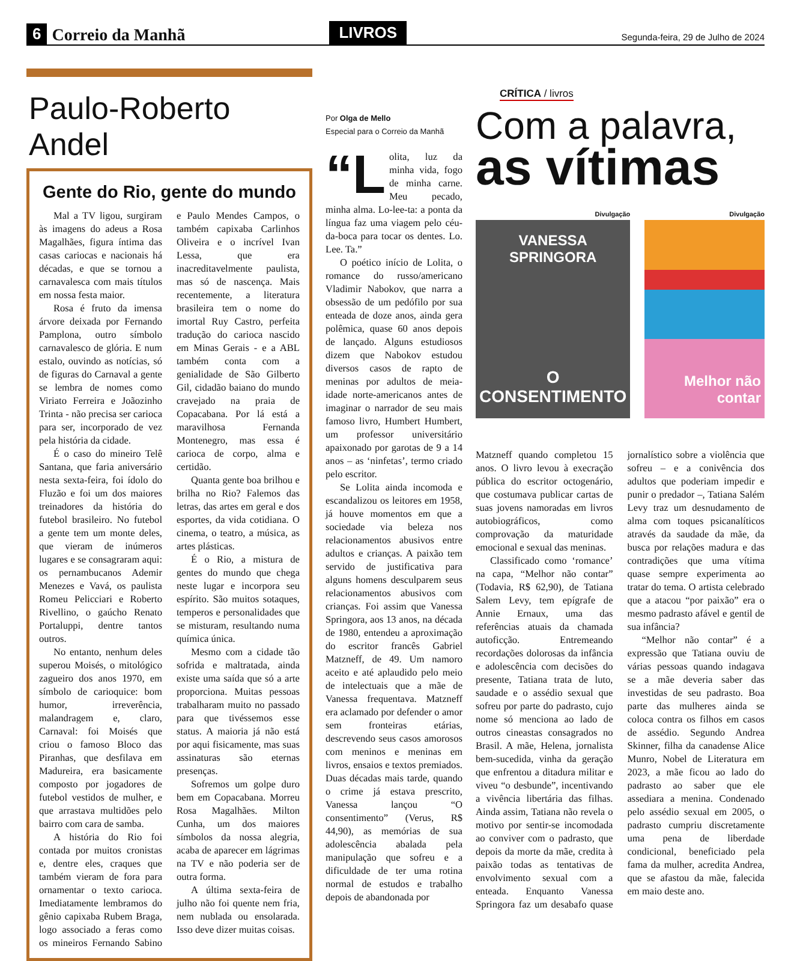6 Correio da Manhã LIVROS Segunda-feira, 29 de Julho de 2024
Paulo-Roberto Andel
Gente do Rio, gente do mundo
Mal a TV ligou, surgiram às imagens do adeus a Rosa Magalhães, figura íntima das casas cariocas e nacionais há décadas, e que se tornou a carnavalesca com mais títulos em nossa festa maior.
Rosa é fruto da imensa árvore deixada por Fernando Pamplona, outro símbolo carnavalesco de glória. E num estalo, ouvindo as notícias, só de figuras do Carnaval a gente se lembra de nomes como Viriato Ferreira e Joãozinho Trinta - não precisa ser carioca para ser, incorporado de vez pela história da cidade.
É o caso do mineiro Telê Santana, que faria aniversário nesta sexta-feira, foi ídolo do Fluzão e foi um dos maiores treinadores da história do futebol brasileiro. No futebol a gente tem um monte deles, que vieram de inúmeros lugares e se consagraram aqui: os pernambucanos Ademir Menezes e Vavá, os paulista Romeu Pelicciari e Roberto Rivellino, o gaúcho Renato Portaluppi, dentre tantos outros.
No entanto, nenhum deles superou Moisés, o mitológico zagueiro dos anos 1970, em símbolo de carioquice: bom humor, irreverência, malandragem e, claro, Carnaval: foi Moisés que criou o famoso Bloco das Piranhas, que desfilava em Madureira, era basicamente composto por jogadores de futebol vestidos de mulher, e que arrastava multidões pelo bairro com cara de samba.
A história do Rio foi contada por muitos cronistas e, dentre eles, craques que também vieram de fora para ornamentar o texto carioca. Imediatamente lembramos do gênio capixaba Rubem Braga, logo associado a feras como os mineiros Fernando Sabino e Paulo Mendes Campos, o também capixaba Carlinhos Oliveira e o incrível Ivan Lessa, que era inacreditavelmente paulista, mas só de nascença. Mais recentemente, a literatura brasileira tem o nome do imortal Ruy Castro, perfeita tradução do carioca nascido em Minas Gerais - e a ABL também conta com a genialidade de São Gilberto Gil, cidadão baiano do mundo cravejado na praia de Copacabana. Por lá está a maravilhosa Fernanda Montenegro, mas essa é carioca de corpo, alma e certidão.
Quanta gente boa brilhou e brilha no Rio? Falemos das letras, das artes em geral e dos esportes, da vida cotidiana. O cinema, o teatro, a música, as artes plásticas.
É o Rio, a mistura de gentes do mundo que chega neste lugar e incorpora seu espírito. São muitos sotaques, temperos e personalidades que se misturam, resultando numa química única.
Mesmo com a cidade tão sofrida e maltratada, ainda existe uma saída que só a arte proporciona. Muitas pessoas trabalharam muito no passado para que tivéssemos esse status. A maioria já não está por aqui fisicamente, mas suas assinaturas são eternas presenças.
Sofremos um golpe duro bem em Copacabana. Morreu Rosa Magalhães. Milton Cunha, um dos maiores símbolos da nossa alegria, acaba de aparecer em lágrimas na TV e não poderia ser de outra forma.
A última sexta-feira de julho não foi quente nem fria, nem nublada ou ensolarada. Isso deve dizer muitas coisas.
Por Olga de Mello
Especial para o Correio da Manhã
“L olita, luz da minha vida, fogo de minha carne. Meu pecado, minha alma. Lo-lee-ta: a ponta da língua faz uma viagem pelo céu-da-boca para tocar os dentes. Lo. Lee. Ta.”
O poético início de Lolita, o romance do russo/americano Vladimir Nabokov, que narra a obsessão de um pedófilo por sua enteada de doze anos, ainda gera polêmica, quase 60 anos depois de lançado. Alguns estudiosos dizem que Nabokov estudou diversos casos de rapto de meninas por adultos de meia-idade norte-americanos antes de imaginar o narrador de seu mais famoso livro, Humbert Humbert, um professor universitário apaixonado por garotas de 9 a 14 anos – as ‘ninfetas’, termo criado pelo escritor.
Se Lolita ainda incomoda e escandalizou os leitores em 1958, já houve momentos em que a sociedade via beleza nos relacionamentos abusivos entre adultos e crianças. A paixão tem servido de justificativa para alguns homens desculparem seus relacionamentos abusivos com crianças. Foi assim que Vanessa Springora, aos 13 anos, na década de 1980, entendeu a aproximação do escritor francês Gabriel Matzneff, de 49. Um namoro aceito e até aplaudido pelo meio de intelectuais que a mãe de Vanessa frequentava. Matzneff era aclamado por defender o amor sem fronteiras etárias, descrevendo seus casos amorosos com meninos e meninas em livros, ensaios e textos premiados. Duas décadas mais tarde, quando o crime já estava prescrito, Vanessa lançou “O consentimento” (Verus, R$ 44,90), as memórias de sua adolescência abalada pela manipulação que sofreu e a dificuldade de ter uma rotina normal de estudos e trabalho depois de abandonada por
CRÍTICA / livros
Com a palavra,
as vítimas
Divulgação
VANESSA SPRINGORA
O CONSENTIMENTO
Divulgação
Melhor não contar
Matzneff quando completou 15 anos. O livro levou à execração pública do escritor octogenário, que costumava publicar cartas de suas jovens namoradas em livros autobiográficos, como comprovação da maturidade emocional e sexual das meninas.
Classificado como ‘romance’ na capa, “Melhor não contar” (Todavia, R$ 62,90), de Tatiana Salem Levy, tem epígrafe de Annie Ernaux, uma das referências atuais da chamada autoficção. Entremeando recordações dolorosas da infância e adolescência com decisões do presente, Tatiana trata de luto, saudade e o assédio sexual que sofreu por parte do padrasto, cujo nome só menciona ao lado de outros cineastas consagrados no Brasil. A mãe, Helena, jornalista bem-sucedida, vinha da geração que enfrentou a ditadura militar e viveu “o desbunde”, incentivando a vivência libertária das filhas. Ainda assim, Tatiana não revela o motivo por sentir-se incomodada ao conviver com o padrasto, que depois da morte da mãe, credita à paixão todas as tentativas de envolvimento sexual com a enteada. Enquanto Vanessa Springora faz um desabafo quase jornalístico sobre a violência que sofreu – e a conivência dos adultos que poderiam impedir e punir o predador –, Tatiana Salém Levy traz um desnudamento de alma com toques psicanalíticos através da saudade da mãe, da busca por relações madura e das contradições que uma vítima quase sempre experimenta ao tratar do tema. O artista celebrado que a atacou “por paixão” era o mesmo padrasto afável e gentil de sua infância?
“Melhor não contar” é a expressão que Tatiana ouviu de várias pessoas quando indagava se a mãe deveria saber das investidas de seu padrasto. Boa parte das mulheres ainda se coloca contra os filhos em casos de assédio. Segundo Andrea Skinner, filha da canadense Alice Munro, Nobel de Literatura em 2023, a mãe ficou ao lado do padrasto ao saber que ele assediara a menina. Condenado pelo assédio sexual em 2005, o padrasto cumpriu discretamente uma pena de liberdade condicional, beneficiado pela fama da mulher, acredita Andrea, que se afastou da mãe, falecida em maio deste ano.